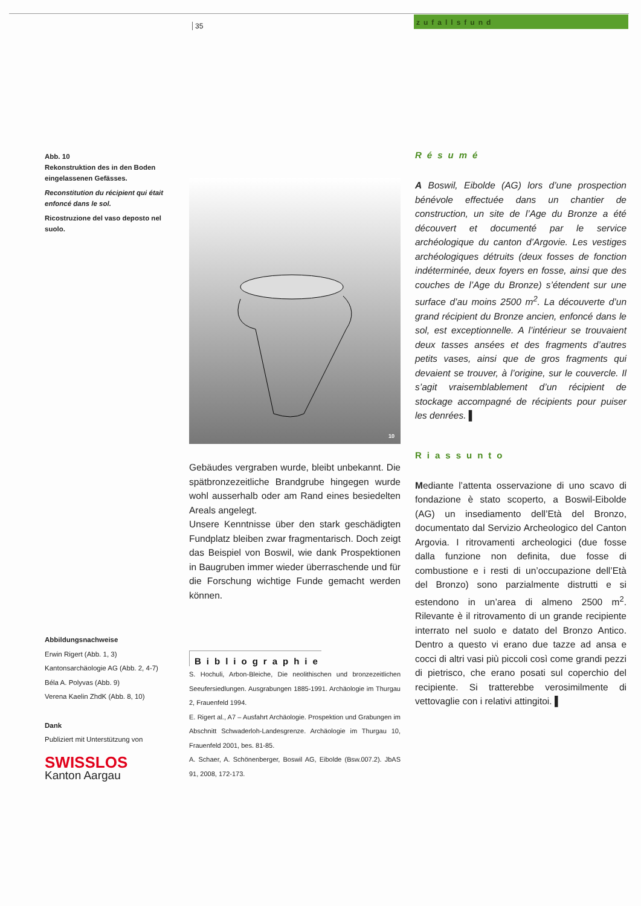35
zufallsfund
Abb. 10
Rekonstruktion des in den Boden eingelassenen Gefässes.
Reconstitution du récipient qui était enfoncé dans le sol.
Ricostruzione del vaso deposto nel suolo.
10
Résumé
A Boswil, Eibolde (AG) lors d’une prospection bénévole effectuée dans un chantier de construction, un site de l’Age du Bronze a été découvert et documenté par le service archéologique du canton d’Argovie. Les vestiges archéologiques détruits (deux fosses de fonction indéterminée, deux foyers en fosse, ainsi que des couches de l’Age du Bronze) s’étendent sur une surface d’au moins 2500 m<sup>2</sup>. La découverte d’un grand récipient du Bronze ancien, enfoncé dans le sol, est exceptionnelle. A l’intérieur se trouvaient deux tasses ansées et des fragments d’autres petits vases, ainsi que de gros fragments qui devaient se trouver, à l’origine, sur le couvercle. Il s’agit vraisemblablement d’un récipient de stockage accompagné de récipients pour puiser les denrées. ▌
Riassunto
Mediante l’attenta osservazione di uno scavo di fondazione è stato scoperto, a Boswil-Eibolde (AG) un insediamento dell’Età del Bronzo, documentato dal Servizio Archeologico del Canton Argovia. I ritrovamenti archeologici (due fosse dalla funzione non definita, due fosse di combustione e i resti di un’occupazione dell’Età del Bronzo) sono parzialmente distrutti e si estendono in un’area di almeno 2500 m<sup>2</sup>. Rilevante è il ritrovamento di un grande recipiente interrato nel suolo e datato del Bronzo Antico. Dentro a questo vi erano due tazze ad ansa e cocci di altri vasi più piccoli così come grandi pezzi di pietrisco, che erano posati sul coperchio del recipiente. Si tratterebbe verosimilmente di vettovaglie con i relativi attingitoi. ▌
Gebäudes vergraben wurde, bleibt unbekannt. Die spätbronzezeitliche Brandgrube hingegen wurde wohl ausserhalb oder am Rand eines besiedelten Areals angelegt.
Unsere Kenntnisse über den stark geschädigten Fundplatz bleiben zwar fragmentarisch. Doch zeigt das Beispiel von Boswil, wie dank Prospektionen in Baugruben immer wieder überraschende und für die Forschung wichtige Funde gemacht werden können.
Bibliographie
S. Hochuli, Arbon-Bleiche, Die neolithischen und bronzezeitlichen Seeufersiedlungen. Ausgrabungen 1885-1991. Archäologie im Thurgau 2, Frauenfeld 1994.
E. Rigert al., A7 – Ausfahrt Archäologie. Prospektion und Grabungen im Abschnitt Schwaderloh-Landesgrenze. Archäologie im Thurgau 10, Frauenfeld 2001, bes. 81-85.
A. Schaer, A. Schönenberger, Boswil AG, Eibolde (Bsw.007.2). JbAS 91, 2008, 172-173.
Abbildungsnachweise
Erwin Rigert (Abb. 1, 3)
Kantonsarchäologie AG (Abb. 2, 4-7)
Béla A. Polyvas (Abb. 9)
Verena Kaelin ZhdK (Abb. 8, 10)
Dank
Publiziert mit Unterstützung von
SWISSLOS
Kanton Aargau